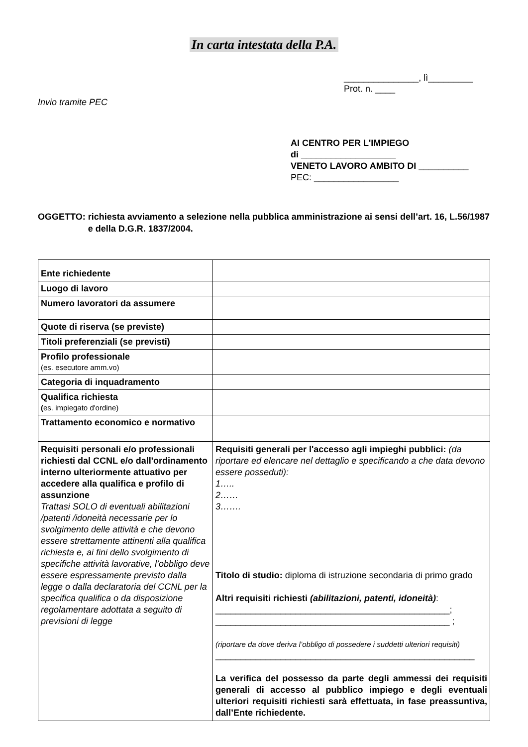In carta intestata della P.A.
_______________, lì_________
Prot. n. ____
Invio tramite PEC
AI CENTRO PER L'IMPIEGO
di ___________________
VENETO LAVORO AMBITO DI __________
PEC: _________________
OGGETTO: richiesta avviamento a selezione nella pubblica amministrazione ai sensi dell’art. 16, L.56/1987 e della D.G.R. 1837/2004.
| Ente richiedente | |
| Luogo di lavoro | |
| Numero lavoratori da assumere | |
| Quote di riserva (se previste) | |
| Titoli preferenziali (se previsti) | |
| Profilo professionale (es. esecutore amm.vo) | |
| Categoria di inquadramento | |
| Qualifica richiesta ( es. impiegato d'ordine) | |
| Trattamento economico e normativo | |
| Requisiti personali e/o professionali richiesti dal CCNL e/o dall'ordinamento interno ulteriormente attuativo per accedere alla qualifica e profilo di assunzione Trattasi SOLO di eventuali abilitazioni /patenti /idoneità necessarie per lo svolgimento delle attività e che devono essere strettamente attinenti alla qualifica richiesta e, ai fini dello svolgimento di specifiche attività lavorative, l’obbligo deve essere espressamente previsto dalla legge o dalla declaratoria del CCNL per la specifica qualifica o da disposizione regolamentare adottata a seguito di previsioni di legge | Requisiti generali per l'accesso agli impieghi pubblici: (da riportare ed elencare nel dettaglio e specificando a che data devono essere posseduti): 1….. 2…… 3……. Titolo di studio: diploma di istruzione secondaria di primo grado Altri requisiti richiesti (abilitazioni, patenti, idoneità) : _______________________________________________; _______________________________________________ ; (riportare da dove deriva l’obbligo di possedere i suddetti ulteriori requisiti) ____________________________________________________ La verifica del possesso da parte degli ammessi dei requisiti generali di accesso al pubblico impiego e degli eventuali ulteriori requisiti richiesti sarà effettuata, in fase preassuntiva, dall’Ente richiedente. |